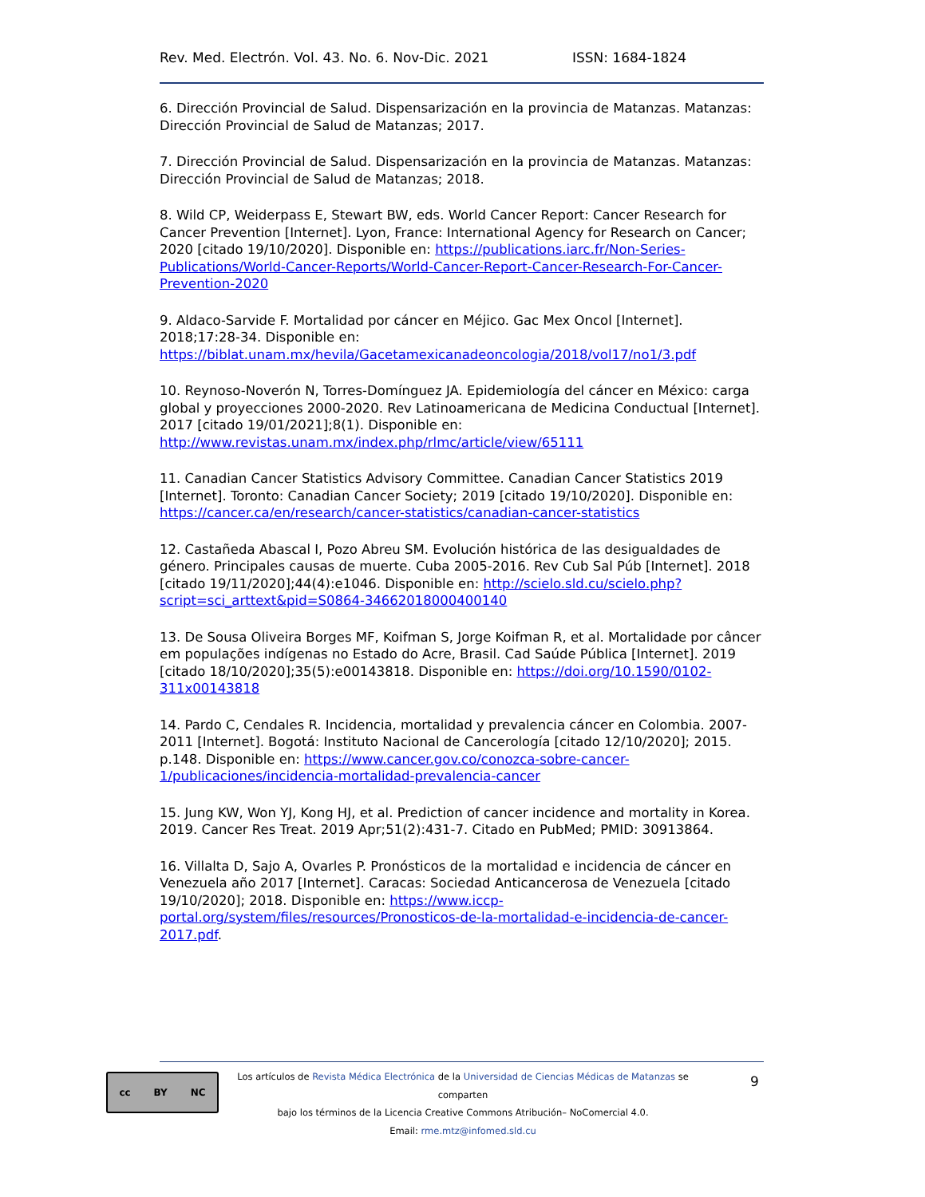Rev. Med. Electrón. Vol. 43. No. 6. Nov-Dic. 2021 ISSN: 1684-1824
6. Dirección Provincial de Salud. Dispensarización en la provincia de Matanzas. Matanzas: Dirección Provincial de Salud de Matanzas; 2017.
7. Dirección Provincial de Salud. Dispensarización en la provincia de Matanzas. Matanzas: Dirección Provincial de Salud de Matanzas; 2018.
8. Wild CP, Weiderpass E, Stewart BW, eds. World Cancer Report: Cancer Research for Cancer Prevention [Internet]. Lyon, France: International Agency for Research on Cancer; 2020 [citado 19/10/2020]. Disponible en: https://publications.iarc.fr/Non-Series-Publications/World-Cancer-Reports/World-Cancer-Report-Cancer-Research-For-Cancer-Prevention-2020
9. Aldaco-Sarvide F. Mortalidad por cáncer en Méjico. Gac Mex Oncol [Internet]. 2018;17:28-34. Disponible en: https://biblat.unam.mx/hevila/Gacetamexicanadeoncologia/2018/vol17/no1/3.pdf
10. Reynoso-Noverón N, Torres-Domínguez JA. Epidemiología del cáncer en México: carga global y proyecciones 2000-2020. Rev Latinoamericana de Medicina Conductual [Internet]. 2017 [citado 19/01/2021];8(1). Disponible en: http://www.revistas.unam.mx/index.php/rlmc/article/view/65111
11. Canadian Cancer Statistics Advisory Committee. Canadian Cancer Statistics 2019 [Internet]. Toronto: Canadian Cancer Society; 2019 [citado 19/10/2020]. Disponible en: https://cancer.ca/en/research/cancer-statistics/canadian-cancer-statistics
12. Castañeda Abascal I, Pozo Abreu SM. Evolución histórica de las desigualdades de género. Principales causas de muerte. Cuba 2005-2016. Rev Cub Sal Púb [Internet]. 2018 [citado 19/11/2020];44(4):e1046. Disponible en: http://scielo.sld.cu/scielo.php?script=sci_arttext&pid=S0864-34662018000400140
13. De Sousa Oliveira Borges MF, Koifman S, Jorge Koifman R, et al. Mortalidade por câncer em populações indígenas no Estado do Acre, Brasil. Cad Saúde Pública [Internet]. 2019 [citado 18/10/2020];35(5):e00143818. Disponible en: https://doi.org/10.1590/0102-311x00143818
14. Pardo C, Cendales R. Incidencia, mortalidad y prevalencia cáncer en Colombia. 2007-2011 [Internet]. Bogotá: Instituto Nacional de Cancerología [citado 12/10/2020]; 2015. p.148. Disponible en: https://www.cancer.gov.co/conozca-sobre-cancer-1/publicaciones/incidencia-mortalidad-prevalencia-cancer
15. Jung KW, Won YJ, Kong HJ, et al. Prediction of cancer incidence and mortality in Korea. 2019. Cancer Res Treat. 2019 Apr;51(2):431-7. Citado en PubMed; PMID: 30913864.
16. Villalta D, Sajo A, Ovarles P. Pronósticos de la mortalidad e incidencia de cáncer en Venezuela año 2017 [Internet]. Caracas: Sociedad Anticancerosa de Venezuela [citado 19/10/2020]; 2018. Disponible en: https://www.iccp-portal.org/system/files/resources/Pronosticos-de-la-mortalidad-e-incidencia-de-cancer-2017.pdf.
cc BY NC
Los artículos de Revista Médica Electrónica de la Universidad de Ciencias Médicas de Matanzas se comparten
bajo los términos de la Licencia Creative Commons Atribución– NoComercial 4.0.
Email: rme.mtz@infomed.sld.cu
9